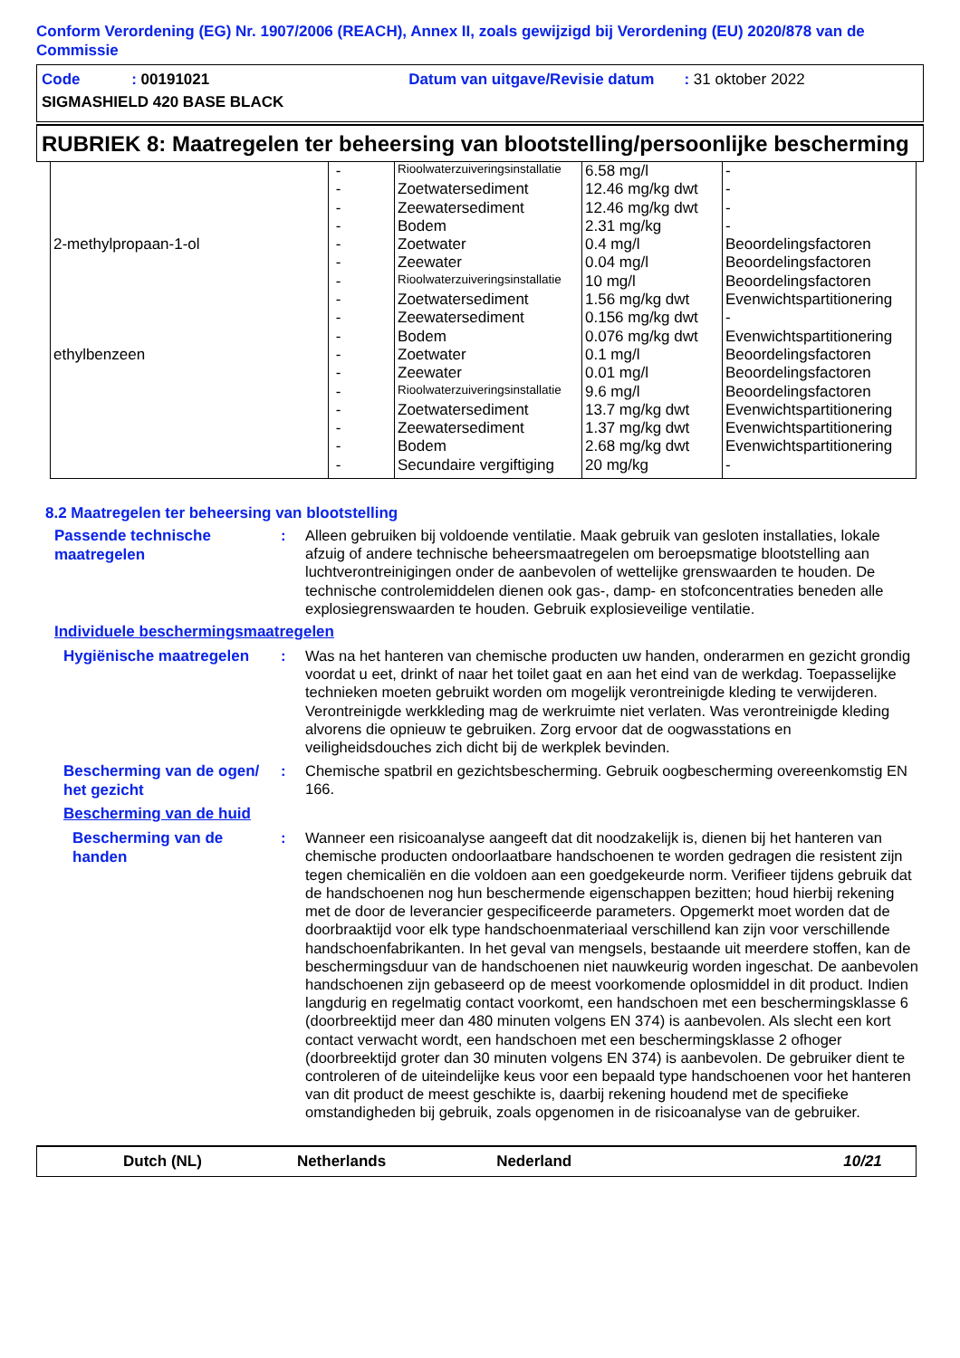Conform Verordening (EG) Nr. 1907/2006 (REACH), Annex II, zoals gewijzigd bij Verordening (EU) 2020/878 van de Commissie
Code : 00191021 Datum van uitgave/Revisie datum : 31 oktober 2022
SIGMASHIELD 420 BASE BLACK
RUBRIEK 8: Maatregelen ter beheersing van blootstelling/persoonlijke bescherming
| | - | Rioolwaterzuiveringsinstallatie | 6.58 mg/l | - |
| | - | Zoetwatersediment | 12.46 mg/kg dwt | - |
| | - | Zeewatersediment | 12.46 mg/kg dwt | - |
| | - | Bodem | 2.31 mg/kg | - |
| 2-methylpropaan-1-ol | - | Zoetwater | 0.4 mg/l | Beoordelingsfactoren |
| | - | Zeewater | 0.04 mg/l | Beoordelingsfactoren |
| | - | Rioolwaterzuiveringsinstallatie | 10 mg/l | Beoordelingsfactoren |
| | - | Zoetwatersediment | 1.56 mg/kg dwt | Evenwichtspartitionering |
| | - | Zeewatersediment | 0.156 mg/kg dwt | - |
| | - | Bodem | 0.076 mg/kg dwt | Evenwichtspartitionering |
| ethylbenzeen | - | Zoetwater | 0.1 mg/l | Beoordelingsfactoren |
| | - | Zeewater | 0.01 mg/l | Beoordelingsfactoren |
| | - | Rioolwaterzuiveringsinstallatie | 9.6 mg/l | Beoordelingsfactoren |
| | - | Zoetwatersediment | 13.7 mg/kg dwt | Evenwichtspartitionering |
| | - | Zeewatersediment | 1.37 mg/kg dwt | Evenwichtspartitionering |
| | - | Bodem | 2.68 mg/kg dwt | Evenwichtspartitionering |
| | - | Secundaire vergiftiging | 20 mg/kg | - |
8.2 Maatregelen ter beheersing van blootstelling
Passende technische maatregelen
: Alleen gebruiken bij voldoende ventilatie. Maak gebruik van gesloten installaties, lokale afzuig of andere technische beheersmaatregelen om beroepsmatige blootstelling aan luchtverontreinigingen onder de aanbevolen of wettelijke grenswaarden te houden. De technische controlemiddelen dienen ook gas-, damp- en stofconcentraties beneden alle explosiegrenswaarden te houden. Gebruik explosieveilige ventilatie.
Individuele beschermingsmaatregelen
Hygiënische maatregelen
: Was na het hanteren van chemische producten uw handen, onderarmen en gezicht grondig voordat u eet, drinkt of naar het toilet gaat en aan het eind van de werkdag. Toepasselijke technieken moeten gebruikt worden om mogelijk verontreinigde kleding te verwijderen. Verontreinigde werkkleding mag de werkruimte niet verlaten. Was verontreinigde kleding alvorens die opnieuw te gebruiken. Zorg ervoor dat de oogwasstations en veiligheidsdouches zich dicht bij de werkplek bevinden.
Bescherming van de ogen/ het gezicht
: Chemische spatbril en gezichtsbescherming. Gebruik oogbescherming overeenkomstig EN 166.
Bescherming van de huid
Bescherming van de handen
: Wanneer een risicoanalyse aangeeft dat dit noodzakelijk is, dienen bij het hanteren van chemische producten ondoorlaatbare handschoenen te worden gedragen die resistent zijn tegen chemicaliën en die voldoen aan een goedgekeurde norm. Verifieer tijdens gebruik dat de handschoenen nog hun beschermende eigenschappen bezitten; houd hierbij rekening met de door de leverancier gespecificeerde parameters. Opgemerkt moet worden dat de doorbraaktijd voor elk type handschoenmateriaal verschillend kan zijn voor verschillende handschoenfabrikanten. In het geval van mengsels, bestaande uit meerdere stoffen, kan de beschermingsduur van de handschoenen niet nauwkeurig worden ingeschat. De aanbevolen handschoenen zijn gebaseerd op de meest voorkomende oplosmiddel in dit product. Indien langdurig en regelmatig contact voorkomt, een handschoen met een beschermingsklasse 6 (doorbreektijd meer dan 480 minuten volgens EN 374) is aanbevolen. Als slecht een kort contact verwacht wordt, een handschoen met een beschermingsklasse 2 ofhoger (doorbreektijd groter dan 30 minuten volgens EN 374) is aanbevolen. De gebruiker dient te controleren of de uiteindelijke keus voor een bepaald type handschoenen voor het hanteren van dit product de meest geschikte is, daarbij rekening houdend met de specifieke omstandigheden bij gebruik, zoals opgenomen in de risicoanalyse van de gebruiker.
Dutch (NL) Netherlands Nederland 10/21